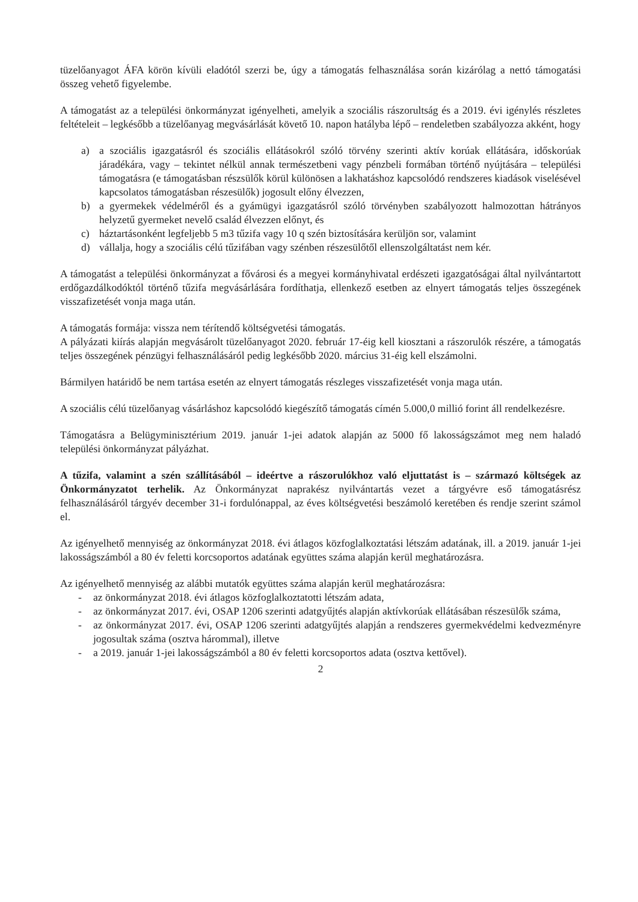tüzelőanyagot ÁFA körön kívüli eladótól szerzi be, úgy a támogatás felhasználása során kizárólag a nettó támogatási összeg vehető figyelembe.
A támogatást az a települési önkormányzat igényelheti, amelyik a szociális rászorultság és a 2019. évi igénylés részletes feltételeit – legkésőbb a tüzelőanyag megvásárlását követő 10. napon hatályba lépő – rendeletben szabályozza akként, hogy
a) a szociális igazgatásról és szociális ellátásokról szóló törvény szerinti aktív korúak ellátására, időskorúak járadékára, vagy – tekintet nélkül annak természetbeni vagy pénzbeli formában történő nyújtására – települési támogatásra (e támogatásban részsülők körül különösen a lakhatáshoz kapcsolódó rendszeres kiadások viselésével kapcsolatos támogatásban részesülők) jogosult előny élvezzen,
b) a gyermekek védelméről és a gyámügyi igazgatásról szóló törvényben szabályozott halmozottan hátrányos helyzetű gyermeket nevelő család élvezzen előnyt, és
c) háztartásonként legfeljebb 5 m3 tűzifa vagy 10 q szén biztosítására kerüljön sor, valamint
d) vállalja, hogy a szociális célú tűzifában vagy szénben részesülőtől ellenszolgáltatást nem kér.
A támogatást a települési önkormányzat a fővárosi és a megyei kormányhivatal erdészeti igazgatóságai által nyilvántartott erdőgazdálkodóktól történő tűzifa megvásárlására fordíthatja, ellenkező esetben az elnyert támogatás teljes összegének visszafizetését vonja maga után.
A támogatás formája: vissza nem térítendő költségvetési támogatás.
A pályázati kiírás alapján megvásárolt tüzelőanyagot 2020. február 17-éig kell kiosztani a rászorulók részére, a támogatás teljes összegének pénzügyi felhasználásáról pedig legkésőbb 2020. március 31-éig kell elszámolni.
Bármilyen határidő be nem tartása esetén az elnyert támogatás részleges visszafizetését vonja maga után.
A szociális célú tüzelőanyag vásárláshoz kapcsolódó kiegészítő támogatás címén 5.000,0 millió forint áll rendelkezésre.
Támogatásra a Belügyminisztérium 2019. január 1-jei adatok alapján az 5000 fő lakosságszámot meg nem haladó települési önkormányzat pályázhat.
A tűzifa, valamint a szén szállításából – ideértve a rászorulókhoz való eljuttatást is – származó költségek az Önkormányzatot terhelik. Az Önkormányzat naprakész nyilvántartás vezet a tárgyévre eső támogatásrész felhasználásáról tárgyév december 31-i fordulónappal, az éves költségvetési beszámoló keretében és rendje szerint számol el.
Az igényelhető mennyiség az önkormányzat 2018. évi átlagos közfoglalkoztatási létszám adatának, ill. a 2019. január 1-jei lakosságszámból a 80 év feletti korcsoportos adatának együttes száma alapján kerül meghatározásra.
Az igényelhető mennyiség az alábbi mutatók együttes száma alapján kerül meghatározásra:
- az önkormányzat 2018. évi átlagos közfoglalkoztatotti létszám adata,
- az önkormányzat 2017. évi, OSAP 1206 szerinti adatgyűjtés alapján aktívkorúak ellátásában részesülők száma,
- az önkormányzat 2017. évi, OSAP 1206 szerinti adatgyűjtés alapján a rendszeres gyermekvédelmi kedvezményre jogosultak száma (osztva hárommal), illetve
- a 2019. január 1-jei lakosságszámból a 80 év feletti korcsoportos adata (osztva kettővel).
2